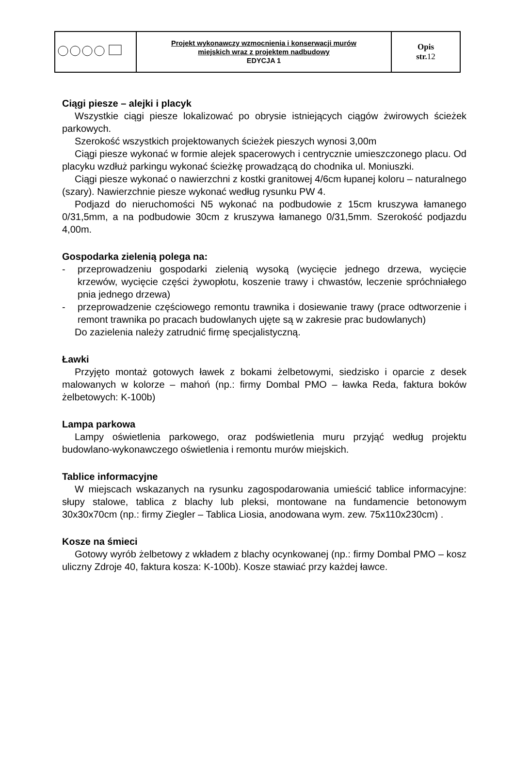| | Projekt wykonawczy wzmocnienia i konserwacji murów miejskich wraz z projektem nadbudowy EDYCJA 1 | Opis str. 12 |
Ciągi piesze – alejki i placyk
Wszystkie ciągi piesze lokalizować po obrysie istniejących ciągów żwirowych ścieżek parkowych.
Szerokość wszystkich projektowanych ścieżek pieszych wynosi 3,00m
Ciągi piesze wykonać w formie alejek spacerowych i centrycznie umieszczonego placu. Od placyku wzdłuż parkingu wykonać ścieżkę prowadzącą do chodnika ul. Moniuszki.
Ciągi piesze wykonać o nawierzchni z kostki granitowej 4/6cm łupanej koloru – naturalnego (szary). Nawierzchnie piesze wykonać według rysunku PW 4.
Podjazd do nieruchomości N5 wykonać na podbudowie z 15cm kruszywa łamanego 0/31,5mm, a na podbudowie 30cm z kruszywa łamanego 0/31,5mm. Szerokość podjazdu 4,00m.
Gospodarka zielenią polega na:
- przeprowadzeniu gospodarki zielenią wysoką (wycięcie jednego drzewa, wycięcie krzewów, wycięcie części żywopłotu, koszenie trawy i chwastów, leczenie spróchniałego pnia jednego drzewa)
- przeprowadzenie częściowego remontu trawnika i dosiewanie trawy (prace odtworzenie i remont trawnika po pracach budowlanych ujęte są w zakresie prac budowlanych)
Do zazielenia należy zatrudnić firmę specjalistyczną.
Ławki
Przyjęto montaż gotowych ławek z bokami żelbetowymi, siedzisko i oparcie z desek malowanych w kolorze – mahoń (np.: firmy Dombal PMO – ławka Reda, faktura boków żelbetowych: K-100b)
Lampa parkowa
Lampy oświetlenia parkowego, oraz podświetlenia muru przyjąć według projektu budowlano-wykonawczego oświetlenia i remontu murów miejskich.
Tablice informacyjne
W miejscach wskazanych na rysunku zagospodarowania umieścić tablice informacyjne: słupy stalowe, tablica z blachy lub pleksi, montowane na fundamencie betonowym 30x30x70cm (np.: firmy Ziegler – Tablica Liosia, anodowana wym. zew. 75x110x230cm) .
Kosze na śmieci
Gotowy wyrób żelbetowy z wkładem z blachy ocynkowanej (np.: firmy Dombal PMO – kosz uliczny Zdroje 40, faktura kosza: K-100b). Kosze stawiać przy każdej ławce.